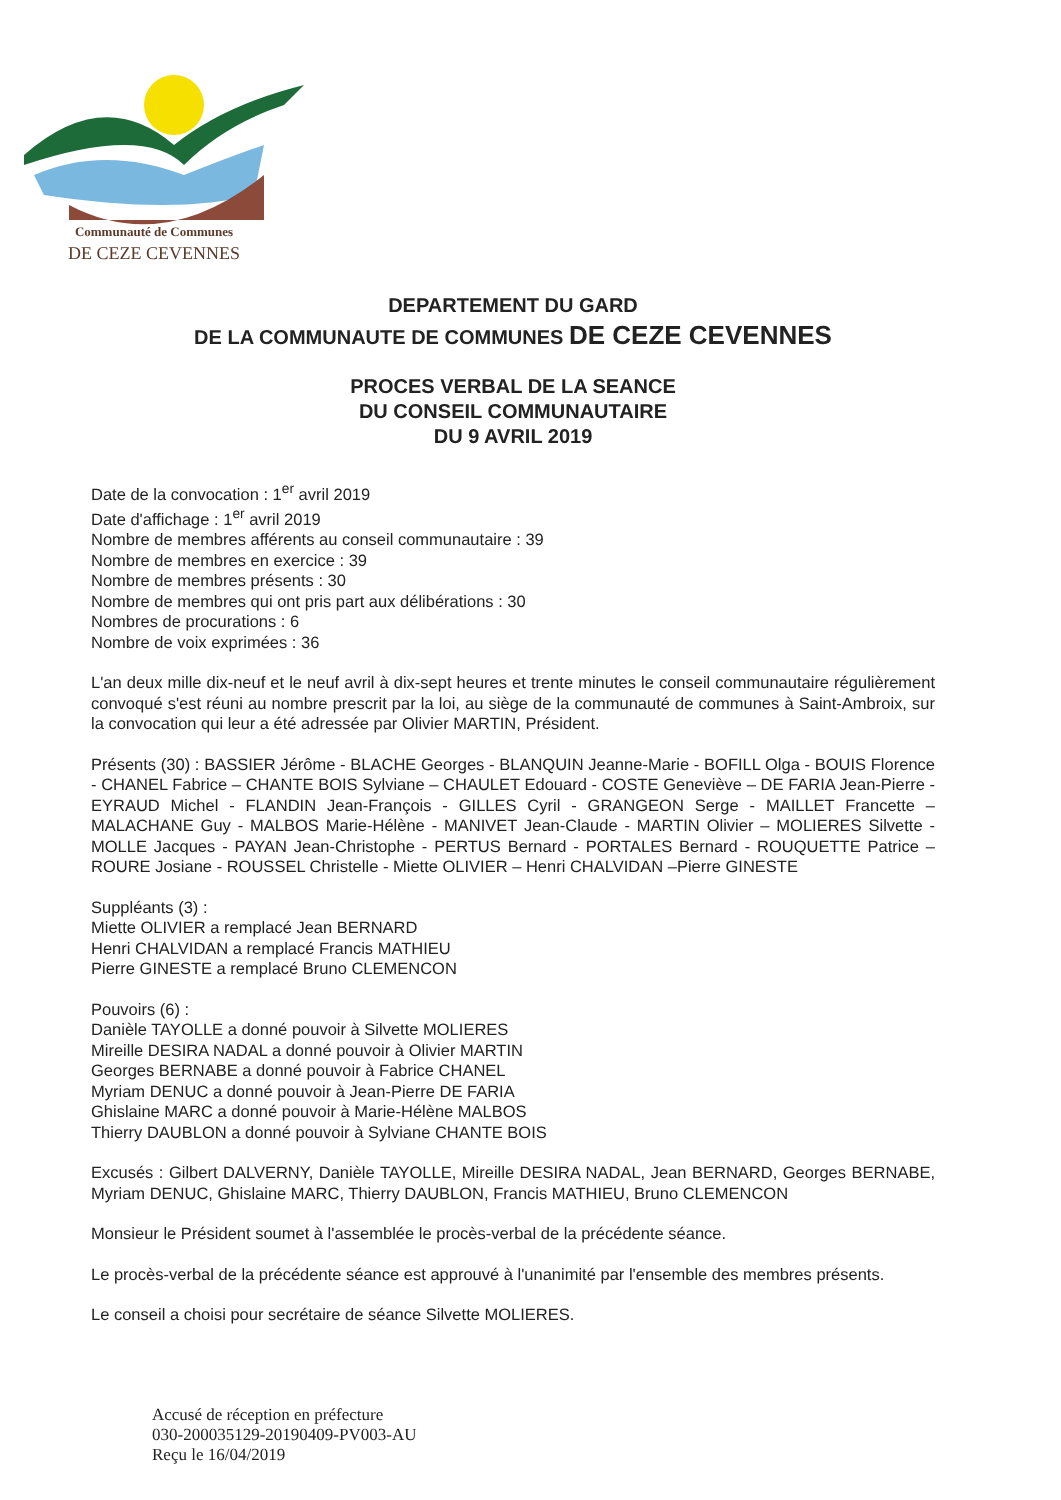Communauté de Communes
DE CEZE CEVENNES
DEPARTEMENT DU GARD
DE LA COMMUNAUTE DE COMMUNES DE CEZE CEVENNES
PROCES VERBAL DE LA SEANCE
DU CONSEIL COMMUNAUTAIRE
DU 9 AVRIL 2019
Date de la convocation : 1<sup>er</sup> avril 2019
Date d'affichage : 1<sup>er</sup> avril 2019
Nombre de membres afférents au conseil communautaire : 39
Nombre de membres en exercice : 39
Nombre de membres présents : 30
Nombre de membres qui ont pris part aux délibérations : 30
Nombres de procurations : 6
Nombre de voix exprimées : 36
L'an deux mille dix-neuf et le neuf avril à dix-sept heures et trente minutes le conseil communautaire régulièrement convoqué s'est réuni au nombre prescrit par la loi, au siège de la communauté de communes à Saint-Ambroix, sur la convocation qui leur a été adressée par Olivier MARTIN, Président.
Présents (30) : BASSIER Jérôme - BLACHE Georges - BLANQUIN Jeanne-Marie - BOFILL Olga - BOUIS Florence - CHANEL Fabrice – CHANTE BOIS Sylviane – CHAULET Edouard - COSTE Geneviève – DE FARIA Jean-Pierre - EYRAUD Michel - FLANDIN Jean-François - GILLES Cyril - GRANGEON Serge - MAILLET Francette – MALACHANE Guy - MALBOS Marie-Hélène - MANIVET Jean-Claude - MARTIN Olivier – MOLIERES Silvette - MOLLE Jacques - PAYAN Jean-Christophe - PERTUS Bernard - PORTALES Bernard - ROUQUETTE Patrice – ROURE Josiane - ROUSSEL Christelle - Miette OLIVIER – Henri CHALVIDAN –Pierre GINESTE
Suppléants (3) :
Miette OLIVIER a remplacé Jean BERNARD
Henri CHALVIDAN a remplacé Francis MATHIEU
Pierre GINESTE a remplacé Bruno CLEMENCON
Pouvoirs (6) :
Danièle TAYOLLE a donné pouvoir à Silvette MOLIERES
Mireille DESIRA NADAL a donné pouvoir à Olivier MARTIN
Georges BERNABE a donné pouvoir à Fabrice CHANEL
Myriam DENUC a donné pouvoir à Jean-Pierre DE FARIA
Ghislaine MARC a donné pouvoir à Marie-Hélène MALBOS
Thierry DAUBLON a donné pouvoir à Sylviane CHANTE BOIS
Excusés : Gilbert DALVERNY, Danièle TAYOLLE, Mireille DESIRA NADAL, Jean BERNARD, Georges BERNABE, Myriam DENUC, Ghislaine MARC, Thierry DAUBLON, Francis MATHIEU, Bruno CLEMENCON
Monsieur le Président soumet à l'assemblée le procès-verbal de la précédente séance.
Le procès-verbal de la précédente séance est approuvé à l'unanimité par l'ensemble des membres présents.
Le conseil a choisi pour secrétaire de séance Silvette MOLIERES.
Accusé de réception en préfecture
030-200035129-20190409-PV003-AU
Reçu le 16/04/2019